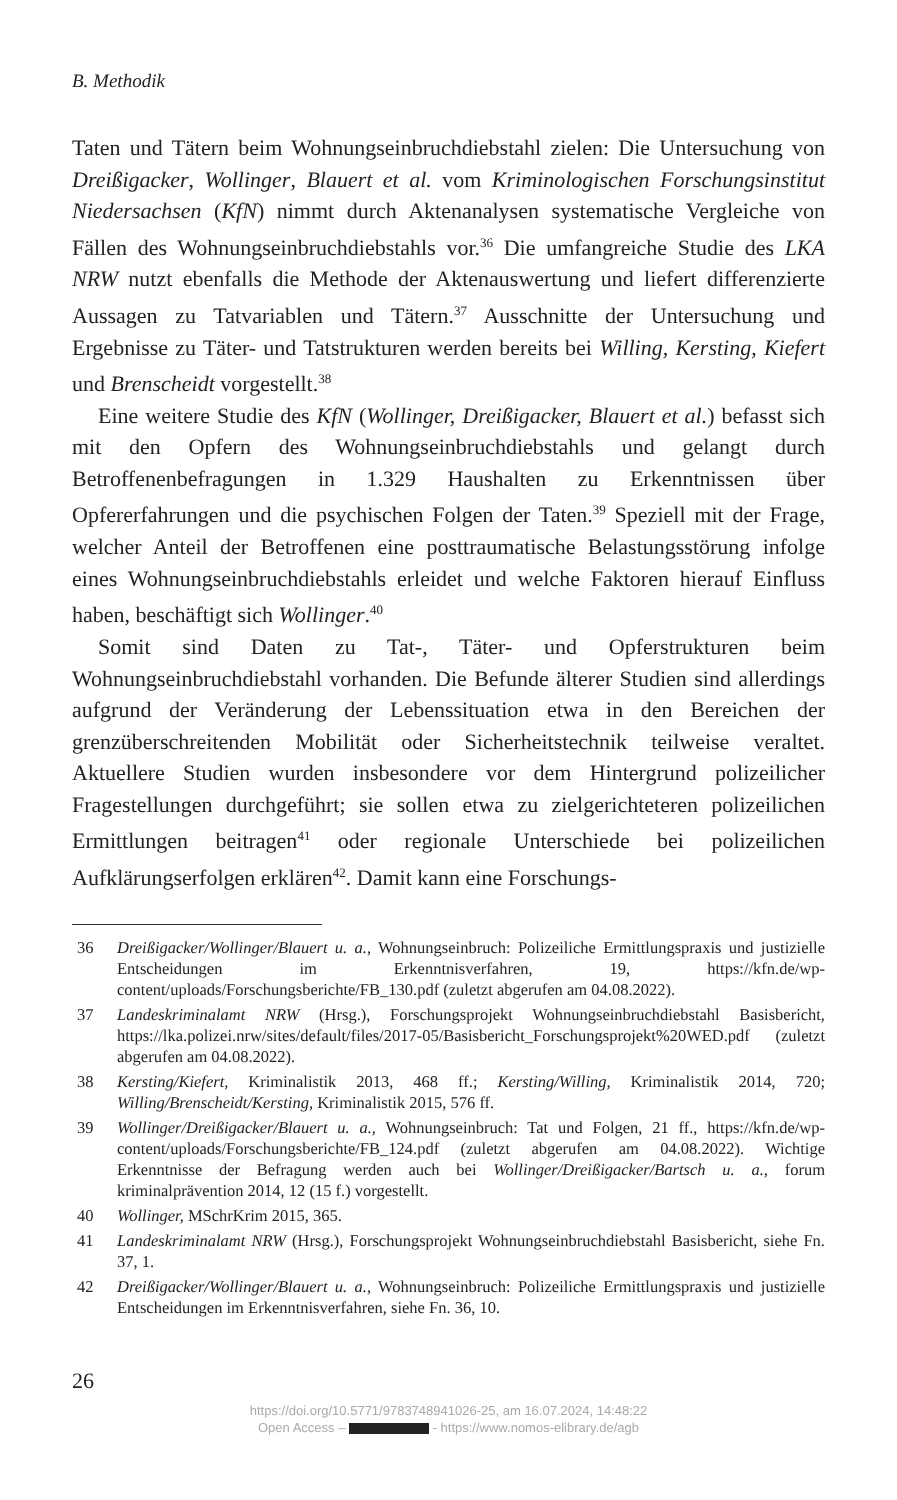B. Methodik
Taten und Tätern beim Wohnungseinbruchdiebstahl zielen: Die Untersuchung von Dreißigacker, Wollinger, Blauert et al. vom Kriminologischen Forschungsinstitut Niedersachsen (KfN) nimmt durch Aktenanalysen systematische Vergleiche von Fällen des Wohnungseinbruchdiebstahls vor.<sup>36</sup> Die umfangreiche Studie des LKA NRW nutzt ebenfalls die Methode der Aktenauswertung und liefert differenzierte Aussagen zu Tatvariablen und Tätern.<sup>37</sup> Ausschnitte der Untersuchung und Ergebnisse zu Täter- und Tatstrukturen werden bereits bei Willing, Kersting, Kiefert und Brenscheidt vorgestellt.<sup>38</sup>
Eine weitere Studie des KfN (Wollinger, Dreißigacker, Blauert et al.) befasst sich mit den Opfern des Wohnungseinbruchdiebstahls und gelangt durch Betroffenenbefragungen in 1.329 Haushalten zu Erkenntnissen über Opfererfahrungen und die psychischen Folgen der Taten.<sup>39</sup> Speziell mit der Frage, welcher Anteil der Betroffenen eine posttraumatische Belastungsstörung infolge eines Wohnungseinbruchdiebstahls erleidet und welche Faktoren hierauf Einfluss haben, beschäftigt sich Wollinger.<sup>40</sup>
Somit sind Daten zu Tat-, Täter- und Opferstrukturen beim Wohnungseinbruchdiebstahl vorhanden. Die Befunde älterer Studien sind allerdings aufgrund der Veränderung der Lebenssituation etwa in den Bereichen der grenzüberschreitenden Mobilität oder Sicherheitstechnik teilweise veraltet. Aktuellere Studien wurden insbesondere vor dem Hintergrund polizeilicher Fragestellungen durchgeführt; sie sollen etwa zu zielgerichteteren polizeilichen Ermittlungen beitragen<sup>41</sup> oder regionale Unterschiede bei polizeilichen Aufklärungserfolgen erklären<sup>42</sup>. Damit kann eine Forschungs-
36 Dreißigacker/Wollinger/Blauert u. a., Wohnungseinbruch: Polizeiliche Ermittlungspraxis und justizielle Entscheidungen im Erkenntnisverfahren, 19, https://kfn.de/wp-content/uploads/Forschungsberichte/FB_130.pdf (zuletzt abgerufen am 04.08.2022).
37 Landeskriminalamt NRW (Hrsg.), Forschungsprojekt Wohnungseinbruchdiebstahl Basisbericht, https://lka.polizei.nrw/sites/default/files/2017-05/Basisbericht_Forschungsprojekt%20WED.pdf (zuletzt abgerufen am 04.08.2022).
38 Kersting/Kiefert, Kriminalistik 2013, 468 ff.; Kersting/Willing, Kriminalistik 2014, 720; Willing/Brenscheidt/Kersting, Kriminalistik 2015, 576 ff.
39 Wollinger/Dreißigacker/Blauert u. a., Wohnungseinbruch: Tat und Folgen, 21 ff., https://kfn.de/wp-content/uploads/Forschungsberichte/FB_124.pdf (zuletzt abgerufen am 04.08.2022). Wichtige Erkenntnisse der Befragung werden auch bei Wollinger/Dreißigacker/Bartsch u. a., forum kriminalprävention 2014, 12 (15 f.) vorgestellt.
40 Wollinger, MSchrKrim 2015, 365.
41 Landeskriminalamt NRW (Hrsg.), Forschungsprojekt Wohnungseinbruchdiebstahl Basisbericht, siehe Fn. 37, 1.
42 Dreißigacker/Wollinger/Blauert u. a., Wohnungseinbruch: Polizeiliche Ermittlungspraxis und justizielle Entscheidungen im Erkenntnisverfahren, siehe Fn. 36, 10.
26
https://doi.org/10.5771/9783748941026-25, am 16.07.2024, 14:48:22
Open Access – - https://www.nomos-elibrary.de/agb